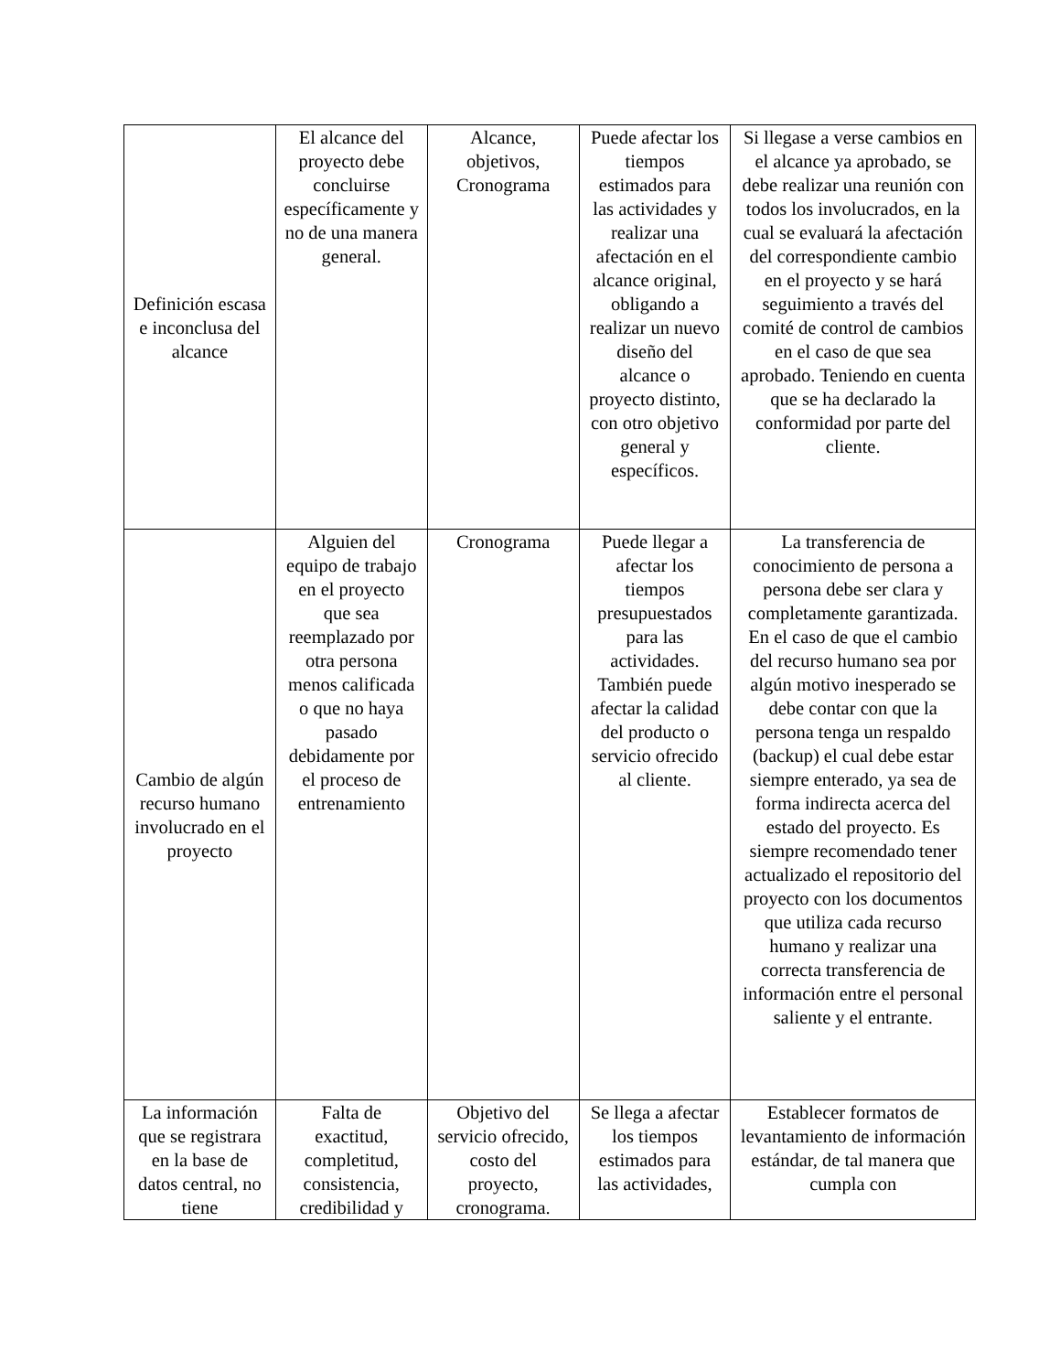| Definición escasa e inconclusa del alcance | El alcance del proyecto debe concluirse específicamente y no de una manera general. | Alcance, objetivos, Cronograma | Puede afectar los tiempos estimados para las actividades y realizar una afectación en el alcance original, obligando a realizar un nuevo diseño del alcance o proyecto distinto, con otro objetivo general y específicos. | Si llegase a verse cambios en el alcance ya aprobado, se debe realizar una reunión con todos los involucrados, en la cual se evaluará la afectación del correspondiente cambio en el proyecto y se hará seguimiento a través del comité de control de cambios en el caso de que sea aprobado. Teniendo en cuenta que se ha declarado la conformidad por parte del cliente. |
| Cambio de algún recurso humano involucrado en el proyecto | Alguien del equipo de trabajo en el proyecto que sea reemplazado por otra persona menos calificada o que no haya pasado debidamente por el proceso de entrenamiento | Cronograma | Puede llegar a afectar los tiempos presupuestados para las actividades. También puede afectar la calidad del producto o servicio ofrecido al cliente. | La transferencia de conocimiento de persona a persona debe ser clara y completamente garantizada. En el caso de que el cambio del recurso humano sea por algún motivo inesperado se debe contar con que la persona tenga un respaldo (backup) el cual debe estar siempre enterado, ya sea de forma indirecta acerca del estado del proyecto. Es siempre recomendado tener actualizado el repositorio del proyecto con los documentos que utiliza cada recurso humano y realizar una correcta transferencia de información entre el personal saliente y el entrante. |
| La información que se registrara en la base de datos central, no tiene | Falta de exactitud, completitud, consistencia, credibilidad y | Objetivo del servicio ofrecido, costo del proyecto, cronograma. | Se llega a afectar los tiempos estimados para las actividades, | Establecer formatos de levantamiento de información estándar, de tal manera que cumpla con |